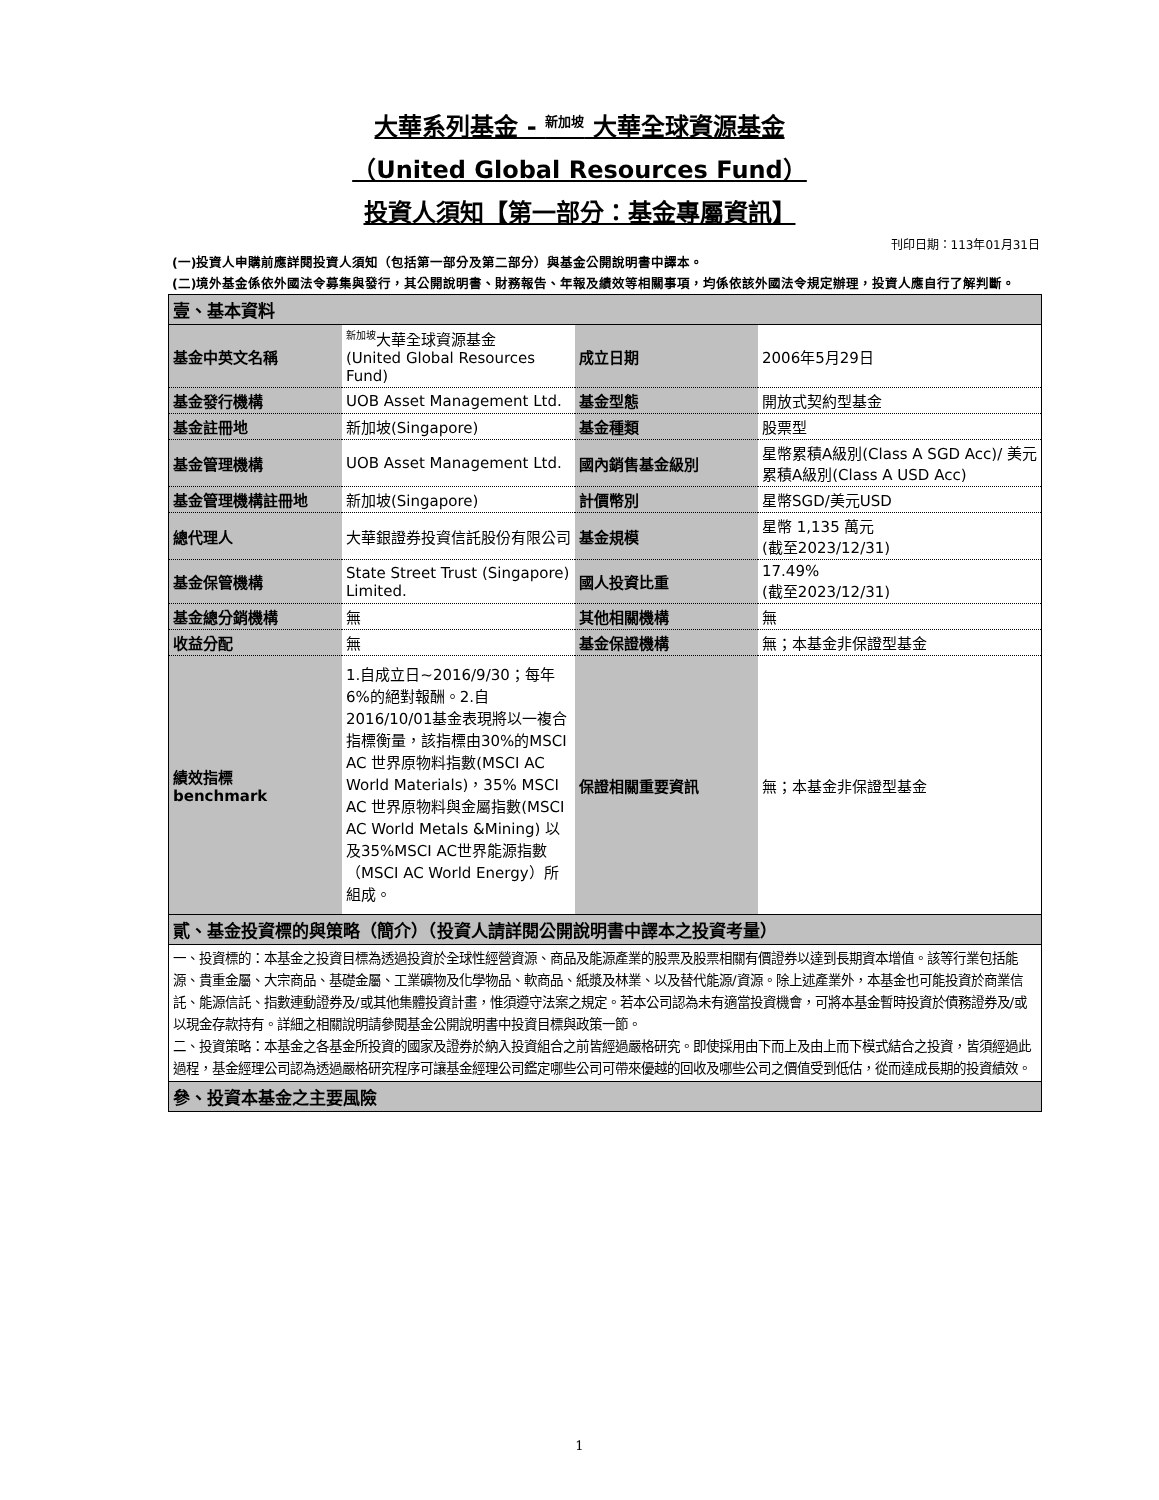大華系列基金 - <sup>新加坡</sup> 大華全球資源基金
（United Global Resources Fund）
投資人須知【第一部分：基金專屬資訊】
刊印日期：113年01月31日
(一)投資人申購前應詳閱投資人須知（包括第一部分及第二部分）與基金公開說明書中譯本。
(二)境外基金係依外國法令募集與發行，其公開說明書、財務報告、年報及績效等相關事項，均係依該外國法令規定辦理，投資人應自行了解判斷。
| 壹、基本資料 | | | |
| 基金中英文名稱 | <sup>新加坡</sup>大華全球資源基金 (United Global Resources Fund) | 成立日期 | 2006年5月29日 |
| 基金發行機構 | UOB Asset Management Ltd. | 基金型態 | 開放式契約型基金 |
| 基金註冊地 | 新加坡(Singapore) | 基金種類 | 股票型 |
| 基金管理機構 | UOB Asset Management Ltd. | 國內銷售基金級別 | 星幣累積A級別(Class A SGD Acc)/ 美元累積A級別(Class A USD Acc) |
| 基金管理機構註冊地 | 新加坡(Singapore) | 計價幣別 | 星幣SGD/美元USD |
| 總代理人 | 大華銀證券投資信託股份有限公司 | 基金規模 | 星幣 1,135 萬元 (截至2023/12/31) |
| 基金保管機構 | State Street Trust (Singapore) Limited. | 國人投資比重 | 17.49% (截至2023/12/31) |
| 基金總分銷機構 | 無 | 其他相關機構 | 無 |
| 收益分配 | 無 | 基金保證機構 | 無；本基金非保證型基金 |
| 績效指標 benchmark | 1.自成立日~2016/9/30；每年6%的絕對報酬。2.自2016/10/01基金表現將以一複合指標衡量，該指標由30%的MSCI AC 世界原物料指數(MSCI AC World Materials)，35% MSCI AC 世界原物料與金屬指數(MSCI AC World Metals &Mining) 以及35%MSCI AC世界能源指數（MSCI AC World Energy）所組成。 | 保證相關重要資訊 | 無；本基金非保證型基金 |
| 貳、基金投資標的與策略（簡介）（投資人請詳閱公開說明書中譯本之投資考量） | | | |
| 一、投資標的：本基金之投資目標為透過投資於全球性經營資源、商品及能源產業的股票及股票相關有價證券以達到長期資本增值。該等行業包括能源、貴重金屬、大宗商品、基礎金屬、工業礦物及化學物品、軟商品、紙漿及林業、以及替代能源/資源。除上述產業外，本基金也可能投資於商業信託、能源信託、指數連動證券及/或其他集體投資計畫，惟須遵守法案之規定。若本公司認為未有適當投資機會，可將本基金暫時投資於債務證券及/或以現金存款持有。詳細之相關說明請參閱基金公開說明書中投資目標與政策一節。 二、投資策略：本基金之各基金所投資的國家及證券於納入投資組合之前皆經過嚴格研究。即使採用由下而上及由上而下模式結合之投資，皆須經過此過程，基金經理公司認為透過嚴格研究程序可讓基金經理公司鑑定哪些公司可帶來優越的回收及哪些公司之價值受到低估，從而達成長期的投資績效。 | | | |
| 參、投資本基金之主要風險 | | | |
1